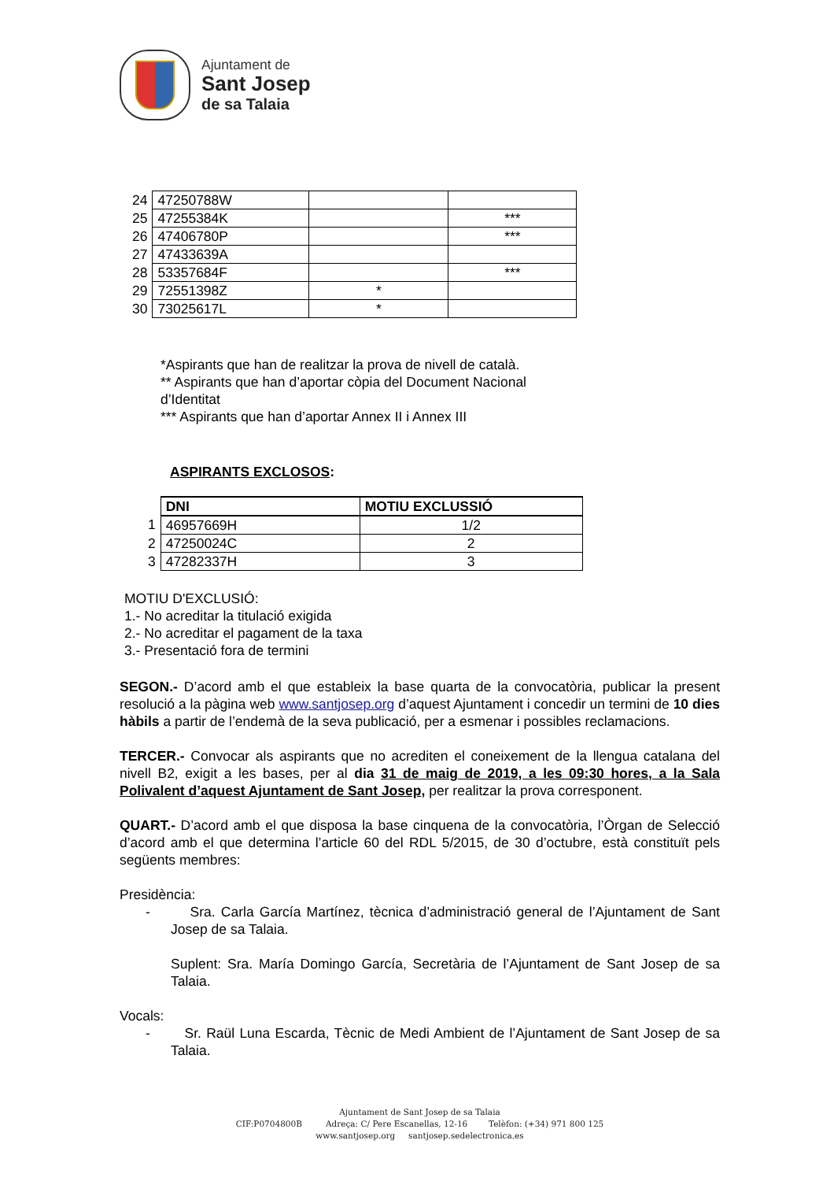Ajuntament de
Sant Josep
de sa Talaia
| 24 | 47250788W | | |
| 25 | 47255384K | | *** |
| 26 | 47406780P | | *** |
| 27 | 47433639A | | |
| 28 | 53357684F | | *** |
| 29 | 72551398Z | * | |
| 30 | 73025617L | * | |
*Aspirants que han de realitzar la prova de nivell de català.
** Aspirants que han d’aportar còpia del Document Nacional d’Identitat
*** Aspirants que han d’aportar Annex II i Annex III
ASPIRANTS EXCLOSOS:
| | DNI | MOTIU EXCLUSSIÓ |
| 1 | 46957669H | 1/2 |
| 2 | 47250024C | 2 |
| 3 | 47282337H | 3 |
MOTIU D'EXCLUSIÓ:
1.- No acreditar la titulació exigida
2.- No acreditar el pagament de la taxa
3.- Presentació fora de termini
SEGON.- D’acord amb el que estableix la base quarta de la convocatòria, publicar la present resolució a la pàgina web www.santjosep.org d’aquest Ajuntament i concedir un termini de 10 dies hàbils a partir de l’endemà de la seva publicació, per a esmenar i possibles reclamacions.
TERCER.- Convocar als aspirants que no acrediten el coneixement de la llengua catalana del nivell B2, exigit a les bases, per al dia 31 de maig de 2019, a les 09:30 hores, a la Sala Polivalent d’aquest Ajuntament de Sant Josep, per realitzar la prova corresponent.
QUART.- D’acord amb el que disposa la base cinquena de la convocatòria, l’Òrgan de Selecció d’acord amb el que determina l’article 60 del RDL 5/2015, de 30 d’octubre, està constituït pels següents membres:
Presidència:
- Sra. Carla García Martínez, tècnica d’administració general de l’Ajuntament de Sant Josep de sa Talaia.
Suplent: Sra. María Domingo García, Secretària de l’Ajuntament de Sant Josep de sa Talaia.
Vocals:
- Sr. Raül Luna Escarda, Tècnic de Medi Ambient de l’Ajuntament de Sant Josep de sa Talaia.
Ajuntament de Sant Josep de sa Talaia
CIF:P0704800B Adreça: C/ Pere Escanellas, 12-16 Telèfon: (+34) 971 800 125
www.santjosep.org santjosep.sedelectronica.es